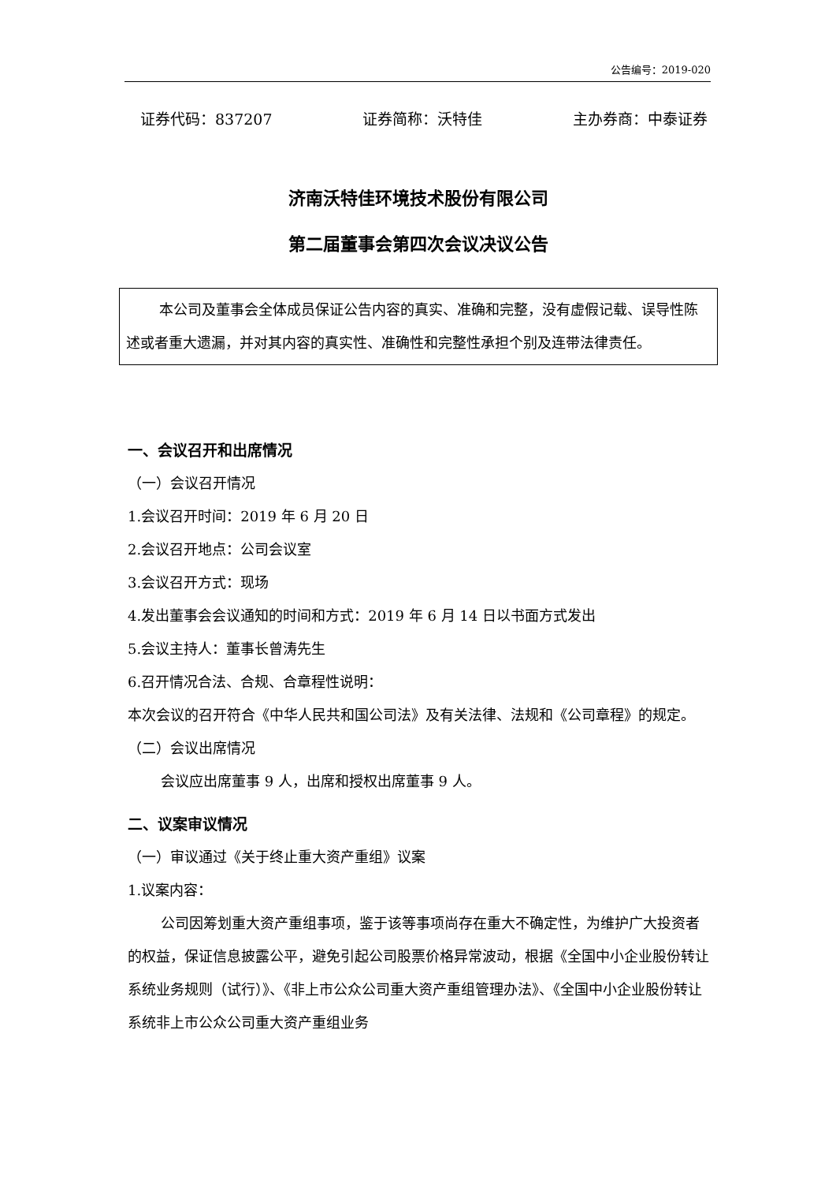公告编号：2019-020
证券代码：837207 证券简称：沃特佳 主办券商：中泰证券
济南沃特佳环境技术股份有限公司
第二届董事会第四次会议决议公告
本公司及董事会全体成员保证公告内容的真实、准确和完整，没有虚假记载、误导性陈述或者重大遗漏，并对其内容的真实性、准确性和完整性承担个别及连带法律责任。
一、会议召开和出席情况
（一）会议召开情况
1.会议召开时间：2019 年 6 月 20 日
2.会议召开地点：公司会议室
3.会议召开方式：现场
4.发出董事会会议通知的时间和方式：2019 年 6 月 14 日以书面方式发出
5.会议主持人：董事长曾涛先生
6.召开情况合法、合规、合章程性说明：
本次会议的召开符合《中华人民共和国公司法》及有关法律、法规和《公司章程》的规定。
（二）会议出席情况
会议应出席董事 9 人，出席和授权出席董事 9 人。
二、议案审议情况
（一）审议通过《关于终止重大资产重组》议案
1.议案内容：
公司因筹划重大资产重组事项，鉴于该等事项尚存在重大不确定性，为维护广大投资者的权益，保证信息披露公平，避免引起公司股票价格异常波动，根据《全国中小企业股份转让系统业务规则（试行）》、《非上市公众公司重大资产重组管理办法》、《全国中小企业股份转让系统非上市公众公司重大资产重组业务